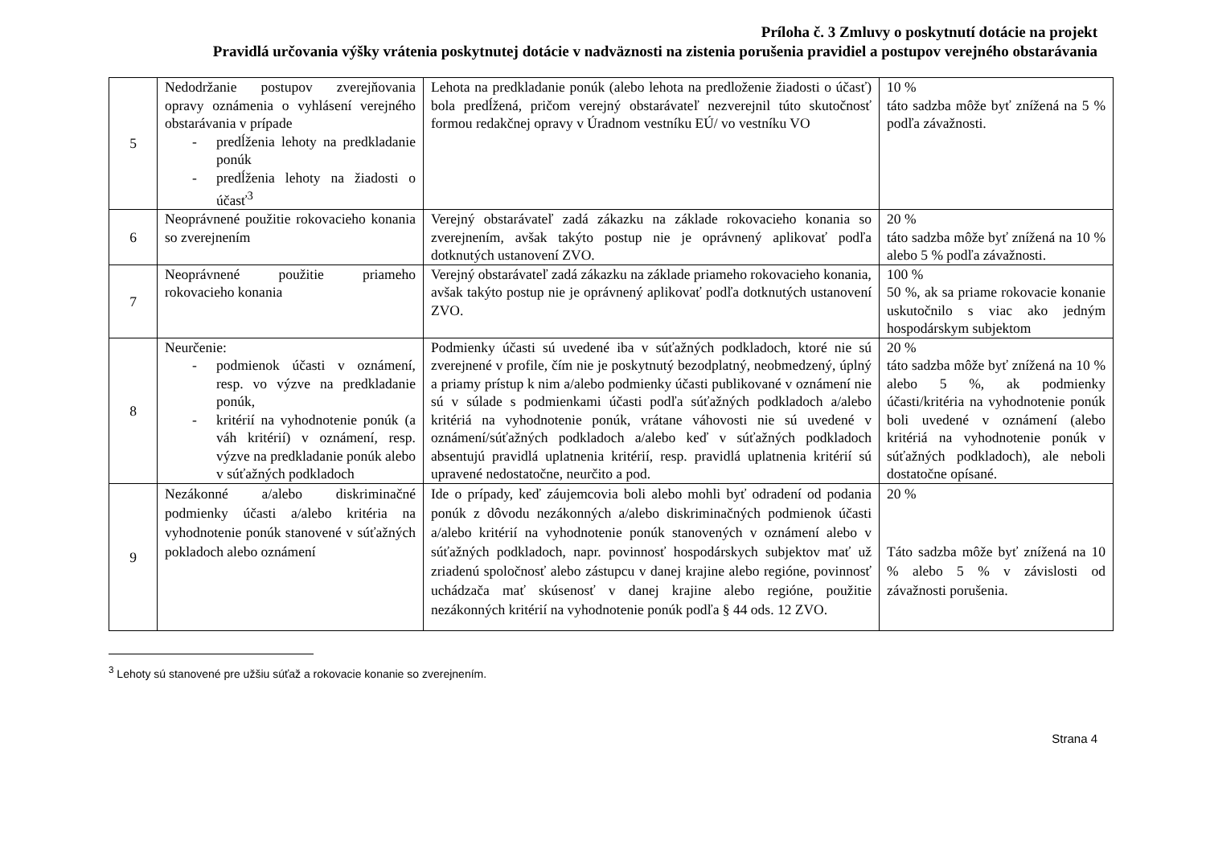Príloha č. 3 Zmluvy o poskytnutí dotácie na projekt
Pravidlá určovania výšky vrátenia poskytnutej dotácie v nadväznosti na zistenia porušenia pravidiel a postupov verejného obstarávania
| 5 | Nedodržanie postupov zverejňovania opravy oznámenia o vyhlásení verejného obstarávania v prípade - predĺženia lehoty na predkladanie ponúk - predĺženia lehoty na žiadosti o účasť<sup>3</sup> | Lehota na predkladanie ponúk (alebo lehota na predloženie žiadosti o účasť) bola predĺžená, pričom verejný obstarávateľ nezverejnil túto skutočnosť formou redakčnej opravy v Úradnom vestníku EÚ/ vo vestníku VO | 10 % táto sadzba môže byť znížená na 5 % podľa závažnosti. |
| 6 | Neoprávnené použitie rokovacieho konania so zverejnením | Verejný obstarávateľ zadá zákazku na základe rokovacieho konania so zverejnením, avšak takýto postup nie je oprávnený aplikovať podľa dotknutých ustanovení ZVO. | 20 % táto sadzba môže byť znížená na 10 % alebo 5 % podľa závažnosti. |
| 7 | Neoprávnené použitie priameho rokovacieho konania | Verejný obstarávateľ zadá zákazku na základe priameho rokovacieho konania, avšak takýto postup nie je oprávnený aplikovať podľa dotknutých ustanovení ZVO. | 100 % 50 %, ak sa priame rokovacie konanie uskutočnilo s viac ako jedným hospodárskym subjektom |
| 8 | Neurčenie: - podmienok účasti v oznámení, resp. vo výzve na predkladanie ponúk, - kritérií na vyhodnotenie ponúk (a váh kritérií) v oznámení, resp. výzve na predkladanie ponúk alebo v súťažných podkladoch | Podmienky účasti sú uvedené iba v súťažných podkladoch, ktoré nie sú zverejnené v profile, čím nie je poskytnutý bezodplatný, neobmedzený, úplný a priamy prístup k nim a/alebo podmienky účasti publikované v oznámení nie sú v súlade s podmienkami účasti podľa súťažných podkladoch a/alebo kritériá na vyhodnotenie ponúk, vrátane váhovosti nie sú uvedené v oznámení/súťažných podkladoch a/alebo keď v súťažných podkladoch absentujú pravidlá uplatnenia kritérií, resp. pravidlá uplatnenia kritérií sú upravené nedostatočne, neurčito a pod. | 20 % táto sadzba môže byť znížená na 10 % alebo 5 %, ak podmienky účasti/kritéria na vyhodnotenie ponúk boli uvedené v oznámení (alebo kritériá na vyhodnotenie ponúk v súťažných podkladoch), ale neboli dostatočne opísané. |
| 9 | Nezákonné a/alebo diskriminačné podmienky účasti a/alebo kritéria na vyhodnotenie ponúk stanovené v súťažných pokladoch alebo oznámení | Ide o prípady, keď záujemcovia boli alebo mohli byť odradení od podania ponúk z dôvodu nezákonných a/alebo diskriminačných podmienok účasti a/alebo kritérií na vyhodnotenie ponúk stanovených v oznámení alebo v súťažných podkladoch, napr. povinnosť hospodárskych subjektov mať už zriadenú spoločnosť alebo zástupcu v danej krajine alebo regióne, povinnosť uchádzača mať skúsenosť v danej krajine alebo regióne, použitie nezákonných kritérií na vyhodnotenie ponúk podľa § 44 ods. 12 ZVO. | 20 % Táto sadzba môže byť znížená na 10 % alebo 5 % v závislosti od závažnosti porušenia. |
<sup>3</sup> Lehoty sú stanovené pre užšiu súťaž a rokovacie konanie so zverejnením.
Strana 4